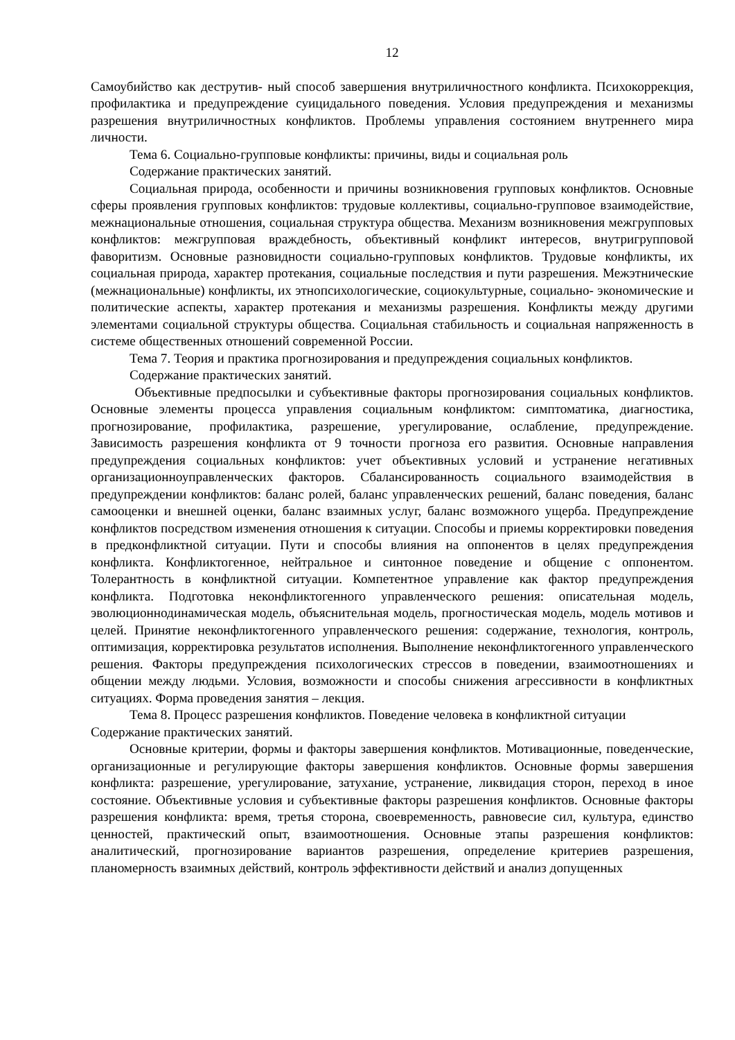12
Самоубийство как деструтив- ный способ завершения внутриличностного конфликта. Психокоррекция, профилактика и предупреждение суицидального поведения. Условия предупреждения и механизмы разрешения внутриличностных конфликтов. Проблемы управления состоянием внутреннего мира личности.
Тема 6. Социально-групповые конфликты: причины, виды и социальная роль
Содержание практических занятий.
Социальная природа, особенности и причины возникновения групповых конфликтов. Основные сферы проявления групповых конфликтов: трудовые коллективы, социально-групповое взаимодействие, межнациональные отношения, социальная структура общества. Механизм возникновения межгрупповых конфликтов: межгрупповая враждебность, объективный конфликт интересов, внутригрупповой фаворитизм. Основные разновидности социально-групповых конфликтов. Трудовые конфликты, их социальная природа, характер протекания, социальные последствия и пути разрешения. Межэтнические (межнациональные) конфликты, их этнопсихологические, социокультурные, социально- экономические и политические аспекты, характер протекания и механизмы разрешения. Конфликты между другими элементами социальной структуры общества. Социальная стабильность и социальная напряженность в системе общественных отношений современной России.
Тема 7. Теория и практика прогнозирования и предупреждения социальных конфликтов.
Содержание практических занятий.
Объективные предпосылки и субъективные факторы прогнозирования социальных конфликтов. Основные элементы процесса управления социальным конфликтом: симптоматика, диагностика, прогнозирование, профилактика, разрешение, урегулирование, ослабление, предупреждение. Зависимость разрешения конфликта от 9 точности прогноза его развития. Основные направления предупреждения социальных конфликтов: учет объективных условий и устранение негативных организационноуправленческих факторов. Сбалансированность социального взаимодействия в предупреждении конфликтов: баланс ролей, баланс управленческих решений, баланс поведения, баланс самооценки и внешней оценки, баланс взаимных услуг, баланс возможного ущерба. Предупреждение конфликтов посредством изменения отношения к ситуации. Способы и приемы корректировки поведения в предконфликтной ситуации. Пути и способы влияния на оппонентов в целях предупреждения конфликта. Конфликтогенное, нейтральное и синтонное поведение и общение с оппонентом. Толерантность в конфликтной ситуации. Компетентное управление как фактор предупреждения конфликта. Подготовка неконфликтогенного управленческого решения: описательная модель, эволюционнодинамическая модель, объяснительная модель, прогностическая модель, модель мотивов и целей. Принятие неконфликтогенного управленческого решения: содержание, технология, контроль, оптимизация, корректировка результатов исполнения. Выполнение неконфликтогенного управленческого решения. Факторы предупреждения психологических стрессов в поведении, взаимоотношениях и общении между людьми. Условия, возможности и способы снижения агрессивности в конфликтных ситуациях. Форма проведения занятия – лекция.
Тема 8. Процесс разрешения конфликтов. Поведение человека в конфликтной ситуации
Содержание практических занятий.
Основные критерии, формы и факторы завершения конфликтов. Мотивационные, поведенческие, организационные и регулирующие факторы завершения конфликтов. Основные формы завершения конфликта: разрешение, урегулирование, затухание, устранение, ликвидация сторон, переход в иное состояние. Объективные условия и субъективные факторы разрешения конфликтов. Основные факторы разрешения конфликта: время, третья сторона, своевременность, равновесие сил, культура, единство ценностей, практический опыт, взаимоотношения. Основные этапы разрешения конфликтов: аналитический, прогнозирование вариантов разрешения, определение критериев разрешения, планомерность взаимных действий, контроль эффективности действий и анализ допущенных